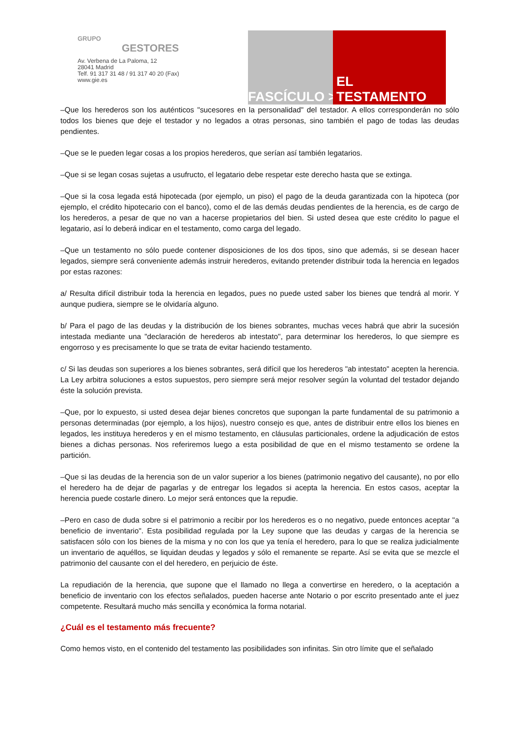GRUPO
GESTORES
Av. Verbena de La Paloma, 12
28041 Madrid
Telf. 91 317 31 48 / 91 317 40 20 (Fax)
www.gie.es
FASCÍCULO > EL TESTAMENTO
–Que los herederos son los auténticos "sucesores en la personalidad" del testador. A ellos corresponderán no sólo todos los bienes que deje el testador y no legados a otras personas, sino también el pago de todas las deudas pendientes.
–Que se le pueden legar cosas a los propios herederos, que serían así también legatarios.
–Que si se legan cosas sujetas a usufructo, el legatario debe respetar este derecho hasta que se extinga.
–Que si la cosa legada está hipotecada (por ejemplo, un piso) el pago de la deuda garantizada con la hipoteca (por ejemplo, el crédito hipotecario con el banco), como el de las demás deudas pendientes de la herencia, es de cargo de los herederos, a pesar de que no van a hacerse propietarios del bien. Si usted desea que este crédito lo pague el legatario, así lo deberá indicar en el testamento, como carga del legado.
–Que un testamento no sólo puede contener disposiciones de los dos tipos, sino que además, si se desean hacer legados, siempre será conveniente además instruir herederos, evitando pretender distribuir toda la herencia en legados por estas razones:
a/ Resulta difícil distribuir toda la herencia en legados, pues no puede usted saber los bienes que tendrá al morir. Y aunque pudiera, siempre se le olvidaría alguno.
b/ Para el pago de las deudas y la distribución de los bienes sobrantes, muchas veces habrá que abrir la sucesión intestada mediante una "declaración de herederos ab intestato", para determinar los herederos, lo que siempre es engorroso y es precisamente lo que se trata de evitar haciendo testamento.
c/ Si las deudas son superiores a los bienes sobrantes, será difícil que los herederos "ab intestato" acepten la herencia. La Ley arbitra soluciones a estos supuestos, pero siempre será mejor resolver según la voluntad del testador dejando éste la solución prevista.
–Que, por lo expuesto, si usted desea dejar bienes concretos que supongan la parte fundamental de su patrimonio a personas determinadas (por ejemplo, a los hijos), nuestro consejo es que, antes de distribuir entre ellos los bienes en legados, les instituya herederos y en el mismo testamento, en cláusulas particionales, ordene la adjudicación de estos bienes a dichas personas. Nos referiremos luego a esta posibilidad de que en el mismo testamento se ordene la partición.
–Que si las deudas de la herencia son de un valor superior a los bienes (patrimonio negativo del causante), no por ello el heredero ha de dejar de pagarlas y de entregar los legados si acepta la herencia. En estos casos, aceptar la herencia puede costarle dinero. Lo mejor será entonces que la repudie.
–Pero en caso de duda sobre si el patrimonio a recibir por los herederos es o no negativo, puede entonces aceptar "a beneficio de inventario". Esta posibilidad regulada por la Ley supone que las deudas y cargas de la herencia se satisfacen sólo con los bienes de la misma y no con los que ya tenía el heredero, para lo que se realiza judicialmente un inventario de aquéllos, se liquidan deudas y legados y sólo el remanente se reparte. Así se evita que se mezcle el patrimonio del causante con el del heredero, en perjuicio de éste.
La repudiación de la herencia, que supone que el llamado no llega a convertirse en heredero, o la aceptación a beneficio de inventario con los efectos señalados, pueden hacerse ante Notario o por escrito presentado ante el juez competente. Resultará mucho más sencilla y económica la forma notarial.
¿Cuál es el testamento más frecuente?
Como hemos visto, en el contenido del testamento las posibilidades son infinitas. Sin otro límite que el señalado